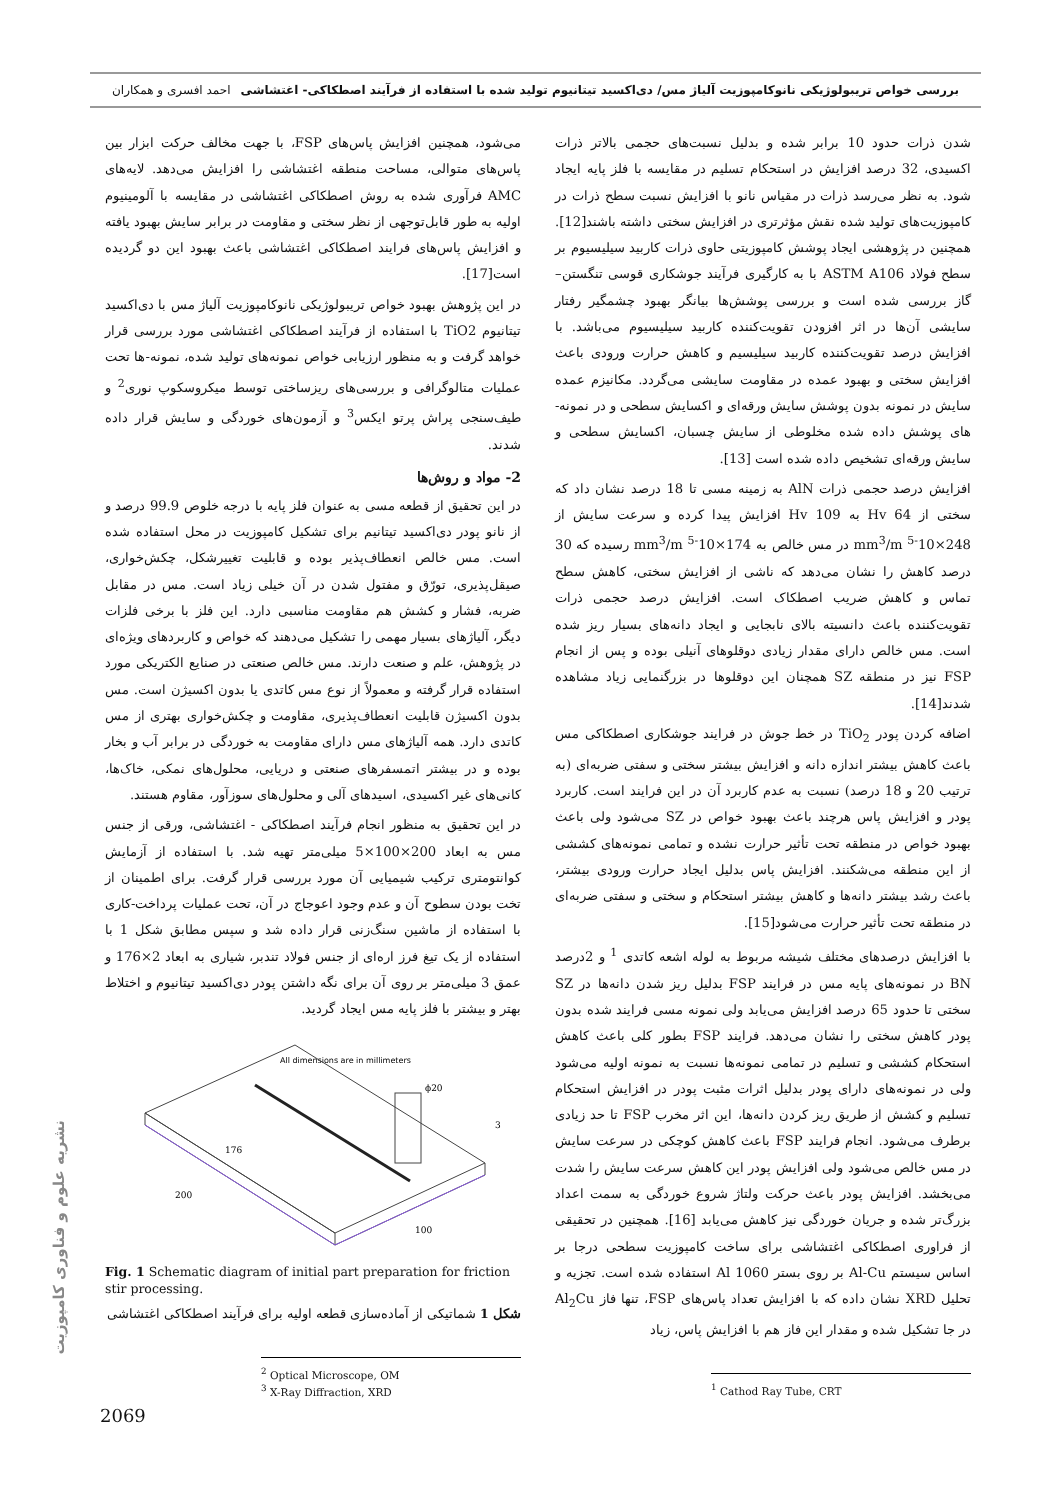بررسی خواص تریبولوژیکی نانوکامپوزیت آلیاژ مس/ دی‌اکسید تیتانیوم تولید شده با استفاده از فرآیند اصطکاکی- اغتشاشی احمد افسری و همکاران
شدن ذرات حدود 10 برابر شده و بدلیل نسبت‌های حجمی بالاتر ذرات اکسیدی، 32 درصد افزایش در استحکام تسلیم در مقایسه با فلز پایه ایجاد شود. به نظر می‌رسد ذرات در مقیاس نانو با افزایش نسبت سطح ذرات در کامپوزیت‌های تولید شده نقش مؤثرتری در افزایش سختی داشته باشند[12]. همچنین در پژوهشی ایجاد پوشش کامپوزیتی حاوی ذرات کاربید سیلیسیوم بر سطح فولاد ASTM A106 با به کارگیری فرآیند جوشکاری قوسی تنگستن–گاز بررسی شده است و بررسی پوشش‌ها بیانگر بهبود چشمگیر رفتار سایشی آن‌ها در اثر افزودن تقویت‌کننده کاربید سیلیسیوم می‌باشد. با افزایش درصد تقویت‌کننده کاربید سیلیسیم و کاهش حرارت ورودی باعث افزایش سختی و بهبود عمده در مقاومت سایشی می‌گردد. مکانیزم عمده سایش در نمونه بدون پوشش سایش ورقه‌ای و اکسایش سطحی و در نمونه-های پوشش داده شده مخلوطی از سایش چسبان، اکسایش سطحی و سایش ورقه‌ای تشخیص داده شده است [13].
افزایش درصد حجمی ذرات AlN به زمینه مسی تا 18 درصد نشان داد که سختی از 64 Hv به 109 Hv افزایش پیدا کرده و سرعت سایش از 248×10<sup>-5</sup> mm<sup>3</sup>/m در مس خالص به 174×10<sup>-5</sup> mm<sup>3</sup>/m رسیده که 30 درصد کاهش را نشان می‌دهد که ناشی از افزایش سختی، کاهش سطح تماس و کاهش ضریب اصطکاک است. افزایش درصد حجمی ذرات تقویت‌کننده باعث دانسیته بالای نابجایی و ایجاد دانه‌های بسیار ریز شده است. مس خالص دارای مقدار زیادی دوقلوهای آنیلی بوده و پس از انجام FSP نیز در منطقه SZ همچنان این دوقلوها در بزرگنمایی زیاد مشاهده شدند[14].
اضافه کردن پودر TiO<sub>2</sub> در خط جوش در فرایند جوشکاری اصطکاکی مس باعث کاهش بیشتر اندازه دانه و افزایش بیشتر سختی و سفتی ضربه‌ای (به ترتیب 20 و 18 درصد) نسبت به عدم کاربرد آن در این فرایند است. کاربرد پودر و افزایش پاس هرچند باعث بهبود خواص در SZ می‌شود ولی باعث بهبود خواص در منطقه تحت تأثیر حرارت نشده و تمامی نمونه‌های کششی از این منطقه می‌شکنند. افزایش پاس بدلیل ایجاد حرارت ورودی بیشتر، باعث رشد بیشتر دانه‌ها و کاهش بیشتر استحکام و سختی و سفتی ضربه‌ای در منطقه تحت تأثیر حرارت می‌شود[15].
با افزایش درصدهای مختلف شیشه مربوط به لوله اشعه کاتدی <sup>1</sup> و 2درصد BN در نمونه‌های پایه مس در فرایند FSP بدلیل ریز شدن دانه‌ها در SZ سختی تا حدود 65 درصد افزایش می‌یابد ولی نمونه مسی فرایند شده بدون پودر کاهش سختی را نشان می‌دهد. فرایند FSP بطور کلی باعث کاهش استحکام کششی و تسلیم در تمامی نمونه‌ها نسبت به نمونه اولیه می‌شود ولی در نمونه‌های دارای پودر بدلیل اثرات مثبت پودر در افزایش استحکام تسلیم و کشش از طریق ریز کردن دانه‌ها، این اثر مخرب FSP تا حد زیادی برطرف می‌شود. انجام فرایند FSP باعث کاهش کوچکی در سرعت سایش در مس خالص می‌شود ولی افزایش پودر این کاهش سرعت سایش را شدت می‌بخشد. افزایش پودر باعث حرکت ولتاژ شروع خوردگی به سمت اعداد بزرگ‌تر شده و جریان خوردگی نیز کاهش می‌یابد [16]. همچنین در تحقیقی از فراوری اصطکاکی اغتشاشی برای ساخت کامپوزیت سطحی درجا بر اساس سیستم Al-Cu بر روی بستر Al 1060 استفاده شده است. تجزیه و تحلیل XRD نشان داده که با افزایش تعداد پاس‌های FSP، تنها فاز Al<sub>2</sub>Cu در جا تشکیل شده و مقدار این فاز هم با افزایش پاس، زیاد
<sup>1</sup> Cathod Ray Tube, CRT
می‌شود، همچنین افزایش پاس‌های FSP، با جهت مخالف حرکت ابزار بین پاس‌های متوالی، مساحت منطقه اغتشاشی را افزایش می‌دهد. لایه‌های AMC فرآوری شده به روش اصطکاکی اغتشاشی در مقایسه با آلومینیوم اولیه به طور قابل‌توجهی از نظر سختی و مقاومت در برابر سایش بهبود یافته و افزایش پاس‌های فرایند اصطکاکی اغتشاشی باعث بهبود این دو گردیده است[17].
در این پژوهش بهبود خواص تریبولوژیکی نانوکامپوزیت آلیاژ مس با دی‌اکسید تیتانیوم TiO2 با استفاده از فرآیند اصطکاکی اغتشاشی مورد بررسی قرار خواهد گرفت و به منظور ارزیابی خواص نمونه‌های تولید شده، نمونه-ها تحت عملیات متالوگرافی و بررسی‌های ریزساختی توسط میکروسکوپ نوری<sup>2</sup> و طیف‌سنجی پراش پرتو ایکس<sup>3</sup> و آزمون‌های خوردگی و سایش قرار داده شدند.
2- مواد و روش‌ها
در این تحقیق از قطعه مسی به عنوان فلز پایه با درجه خلوص 99.9 درصد و از نانو پودر دی‌اکسید تیتانیم برای تشکیل کامپوزیت در محل استفاده شده است. مس خالص انعطاف‌پذیر بوده و قابلیت تغییرشکل، چکش‌خواری، صیقل‌پذیری، تورّق و مفتول شدن در آن خیلی زیاد است. مس در مقابل ضربه، فشار و کشش هم مقاومت مناسبی دارد. این فلز با برخی فلزات دیگر، آلیاژهای بسیار مهمی را تشکیل می‌دهند که خواص و کاربردهای ویژه‌ای در پژوهش، علم و صنعت دارند. مس خالص صنعتی در صنایع الکتریکی مورد استفاده قرار گرفته و معمولاً از نوع مس کاتدی یا بدون اکسیژن است. مس بدون اکسیژن قابلیت انعطاف‌پذیری، مقاومت و چکش‌خواری بهتری از مس کاتدی دارد. همه آلیاژهای مس دارای مقاومت به خوردگی در برابر آب و بخار بوده و در بیشتر اتمسفرهای صنعتی و دریایی، محلول‌های نمکی، خاک‌ها، کانی‌های غیر اکسیدی، اسیدهای آلی و محلول‌های سوزآور، مقاوم هستند.
در این تحقیق به منظور انجام فرآیند اصطکاکی - اغتشاشی، ورقی از جنس مس به ابعاد 200×100×5 میلی‌متر تهیه شد. با استفاده از آزمایش کوانتومتری ترکیب شیمیایی آن مورد بررسی قرار گرفت. برای اطمینان از تخت بودن سطوح آن و عدم وجود اعوجاج در آن، تحت عملیات پرداخت-کاری با استفاده از ماشین سنگ‌زنی قرار داده شد و سپس مطابق شکل 1 با استفاده از یک تیغ فرز اره‌ای از جنس فولاد تندبر، شیاری به ابعاد 2×176 و عمق 3 میلی‌متر بر روی آن برای نگه داشتن پودر دی‌اکسید تیتانیوم و اختلاط بهتر و بیشتر با فلز پایه مس ایجاد گردید.
All dimensions are in millimeters
ϕ20
176
200
100
3
Fig. 1 Schematic diagram of initial part preparation for friction stir processing.
شکل 1 شماتیکی از آماده‌سازی قطعه اولیه برای فرآیند اصطکاکی اغتشاشی
<sup>2</sup> Optical Microscope, OM
<sup>3</sup> X-Ray Diffraction, XRD
نشریه علوم و فناوری کامپوزیت
2069